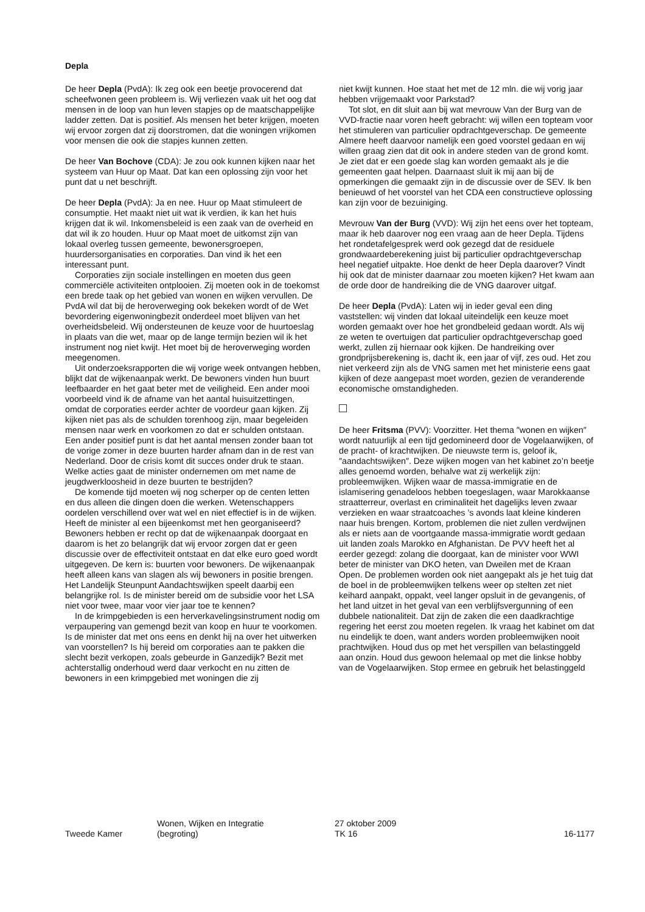Depla
De heer Depla (PvdA): Ik zeg ook een beetje provocerend dat scheefwonen geen probleem is. Wij verliezen vaak uit het oog dat mensen in de loop van hun leven stapjes op de maatschappelijke ladder zetten. Dat is positief. Als mensen het beter krijgen, moeten wij ervoor zorgen dat zij doorstromen, dat die woningen vrijkomen voor mensen die ook die stapjes kunnen zetten.
De heer Van Bochove (CDA): Je zou ook kunnen kijken naar het systeem van Huur op Maat. Dat kan een oplossing zijn voor het punt dat u net beschrijft.
De heer Depla (PvdA): Ja en nee. Huur op Maat stimuleert de consumptie. Het maakt niet uit wat ik verdien, ik kan het huis krijgen dat ik wil. Inkomensbeleid is een zaak van de overheid en dat wil ik zo houden. Huur op Maat moet de uitkomst zijn van lokaal overleg tussen gemeente, bewonersgroepen, huurdersorganisaties en corporaties. Dan vind ik het een interessant punt.
Corporaties zijn sociale instellingen en moeten dus geen commerciële activiteiten ontplooien. Zij moeten ook in de toekomst een brede taak op het gebied van wonen en wijken vervullen. De PvdA wil dat bij de heroverweging ook bekeken wordt of de Wet bevordering eigenwoningbezit onderdeel moet blijven van het overheidsbeleid. Wij ondersteunen de keuze voor de huurtoeslag in plaats van die wet, maar op de lange termijn bezien wil ik het instrument nog niet kwijt. Het moet bij de heroverweging worden meegenomen.
Uit onderzoeksrapporten die wij vorige week ontvangen hebben, blijkt dat de wijkenaanpak werkt. De bewoners vinden hun buurt leefbaarder en het gaat beter met de veiligheid. Een ander mooi voorbeeld vind ik de afname van het aantal huisuitzettingen, omdat de corporaties eerder achter de voordeur gaan kijken. Zij kijken niet pas als de schulden torenhoog zijn, maar begeleiden mensen naar werk en voorkomen zo dat er schulden ontstaan. Een ander positief punt is dat het aantal mensen zonder baan tot de vorige zomer in deze buurten harder afnam dan in de rest van Nederland. Door de crisis komt dit succes onder druk te staan. Welke acties gaat de minister ondernemen om met name de jeugdwerkloosheid in deze buurten te bestrijden?
De komende tijd moeten wij nog scherper op de centen letten en dus alleen die dingen doen die werken. Wetenschappers oordelen verschillend over wat wel en niet effectief is in de wijken. Heeft de minister al een bijeenkomst met hen georganiseerd? Bewoners hebben er recht op dat de wijkenaanpak doorgaat en daarom is het zo belangrijk dat wij ervoor zorgen dat er geen discussie over de effectiviteit ontstaat en dat elke euro goed wordt uitgegeven. De kern is: buurten voor bewoners. De wijkenaanpak heeft alleen kans van slagen als wij bewoners in positie brengen. Het Landelijk Steunpunt Aandachtswijken speelt daarbij een belangrijke rol. Is de minister bereid om de subsidie voor het LSA niet voor twee, maar voor vier jaar toe te kennen?
In de krimpgebieden is een herverkavelingsinstrument nodig om verpaupering van gemengd bezit van koop en huur te voorkomen. Is de minister dat met ons eens en denkt hij na over het uitwerken van voorstellen? Is hij bereid om corporaties aan te pakken die slecht bezit verkopen, zoals gebeurde in Ganzedijk? Bezit met achterstallig onderhoud werd daar verkocht en nu zitten de bewoners in een krimpgebied met woningen die zij
niet kwijt kunnen. Hoe staat het met de 12 mln. die wij vorig jaar hebben vrijgemaakt voor Parkstad?
Tot slot, en dit sluit aan bij wat mevrouw Van der Burg van de VVD-fractie naar voren heeft gebracht: wij willen een topteam voor het stimuleren van particulier opdrachtgeverschap. De gemeente Almere heeft daarvoor namelijk een goed voorstel gedaan en wij willen graag zien dat dit ook in andere steden van de grond komt. Je ziet dat er een goede slag kan worden gemaakt als je die gemeenten gaat helpen. Daarnaast sluit ik mij aan bij de opmerkingen die gemaakt zijn in de discussie over de SEV. Ik ben benieuwd of het voorstel van het CDA een constructieve oplossing kan zijn voor de bezuiniging.
Mevrouw Van der Burg (VVD): Wij zijn het eens over het topteam, maar ik heb daarover nog een vraag aan de heer Depla. Tijdens het rondetafelgesprek werd ook gezegd dat de residuele grondwaardeberekening juist bij particulier opdrachtgeverschap heel negatief uitpakte. Hoe denkt de heer Depla daarover? Vindt hij ook dat de minister daarnaar zou moeten kijken? Het kwam aan de orde door de handreiking die de VNG daarover uitgaf.
De heer Depla (PvdA): Laten wij in ieder geval een ding vaststellen: wij vinden dat lokaal uiteindelijk een keuze moet worden gemaakt over hoe het grondbeleid gedaan wordt. Als wij ze weten te overtuigen dat particulier opdrachtgeverschap goed werkt, zullen zij hiernaar ook kijken. De handreiking over grondprijsberekening is, dacht ik, een jaar of vijf, zes oud. Het zou niet verkeerd zijn als de VNG samen met het ministerie eens gaat kijken of deze aangepast moet worden, gezien de veranderende economische omstandigheden.
De heer Fritsma (PVV): Voorzitter. Het thema ″wonen en wijken″ wordt natuurlijk al een tijd gedomineerd door de Vogelaarwijken, of de pracht- of krachtwijken. De nieuwste term is, geloof ik, ″aandachtswijken″. Deze wijken mogen van het kabinet zo’n beetje alles genoemd worden, behalve wat zij werkelijk zijn: probleemwijken. Wijken waar de massa-immigratie en de islamisering genadeloos hebben toegeslagen, waar Marokkaanse straatterreur, overlast en criminaliteit het dagelijks leven zwaar verzieken en waar straatcoaches ’s avonds laat kleine kinderen naar huis brengen. Kortom, problemen die niet zullen verdwijnen als er niets aan de voortgaande massa-immigratie wordt gedaan uit landen zoals Marokko en Afghanistan. De PVV heeft het al eerder gezegd: zolang die doorgaat, kan de minister voor WWI beter de minister van DKO heten, van Dweilen met de Kraan Open. De problemen worden ook niet aangepakt als je het tuig dat de boel in de probleemwijken telkens weer op stelten zet niet keihard aanpakt, oppakt, veel langer opsluit in de gevangenis, of het land uitzet in het geval van een verblijfsvergunning of een dubbele nationaliteit. Dat zijn de zaken die een daadkrachtige regering het eerst zou moeten regelen. Ik vraag het kabinet om dat nu eindelijk te doen, want anders worden probleemwijken nooit prachtwijken. Houd dus op met het verspillen van belastinggeld aan onzin. Houd dus gewoon helemaal op met die linkse hobby van de Vogelaarwijken. Stop ermee en gebruik het belastinggeld
Tweede Kamer Wonen, Wijken en Integratie
(begroting)
27 oktober 2009
TK 16
16-1177